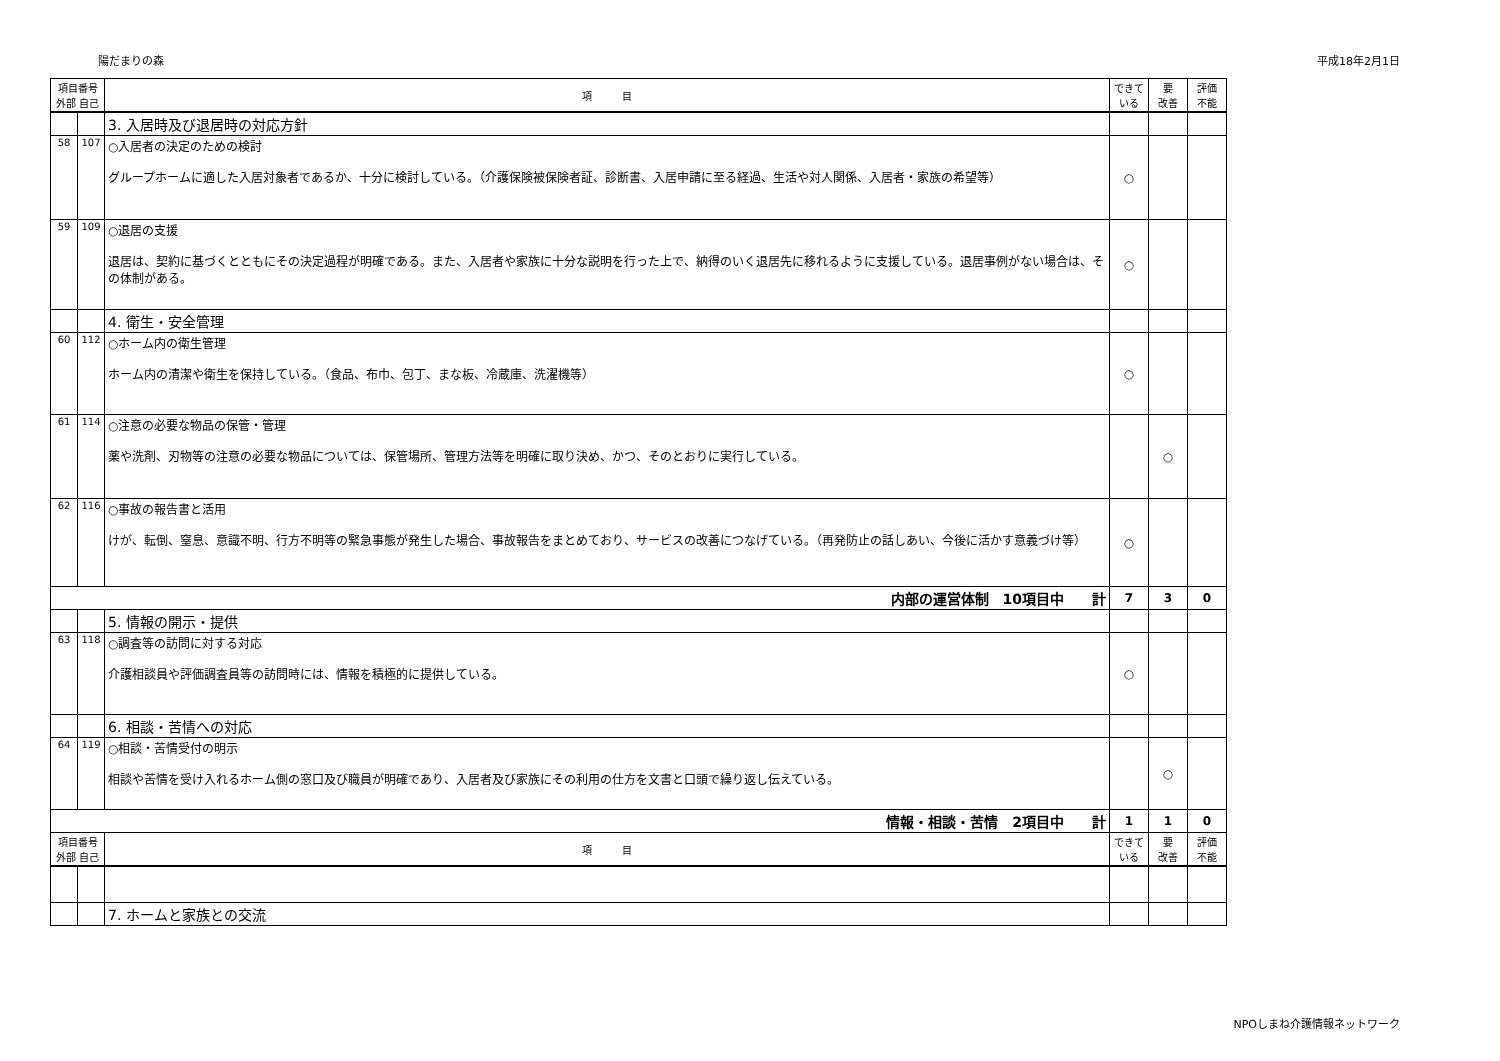陽だまりの森 平成18年2月1日
| 項目番号 外部 自己 | | 項 目 | できている | 要 改善 | 評価 不能 |
| | | 3. 入居時及び退居時の対応方針 | | | |
| 58 | 107 | ○入居者の決定のための検討 グループホームに適した入居対象者であるか、十分に検討している。（介護保険被保険者証、診断書、入居申請に至る経過、生活や対人関係、入居者・家族の希望等） | ○ | | |
| 59 | 109 | ○退居の支援 退居は、契約に基づくとともにその決定過程が明確である。また、入居者や家族に十分な説明を行った上で、納得のいく退居先に移れるように支援している。退居事例がない場合は、その体制がある。 | ○ | | |
| | | 4. 衛生・安全管理 | | | |
| 60 | 112 | ○ホーム内の衛生管理 ホーム内の清潔や衛生を保持している。（食品、布巾、包丁、まな板、冷蔵庫、洗濯機等） | ○ | | |
| 61 | 114 | ○注意の必要な物品の保管・管理 薬や洗剤、刃物等の注意の必要な物品については、保管場所、管理方法等を明確に取り決め、かつ、そのとおりに実行している。 | | ○ | |
| 62 | 116 | ○事故の報告書と活用 けが、転倒、窒息、意識不明、行方不明等の緊急事態が発生した場合、事故報告をまとめており、サービスの改善につなげている。（再発防止の話しあい、今後に活かす意義づけ等） | ○ | | |
| 内部の運営体制 10項目中 計 | | | 7 | 3 | 0 |
| | | 5. 情報の開示・提供 | | | |
| 63 | 118 | ○調査等の訪問に対する対応 介護相談員や評価調査員等の訪問時には、情報を積極的に提供している。 | ○ | | |
| | | 6. 相談・苦情への対応 | | | |
| 64 | 119 | ○相談・苦情受付の明示 相談や苦情を受け入れるホーム側の窓口及び職員が明確であり、入居者及び家族にその利用の仕方を文書と口頭で繰り返し伝えている。 | | ○ | |
| 情報・相談・苦情 2項目中 計 | | | 1 | 1 | 0 |
| 項目番号 外部 自己 | | 項 目 | できている | 要 改善 | 評価 不能 |
| | | 7. ホームと家族との交流 | | | |
NPOしまね介護情報ネットワーク